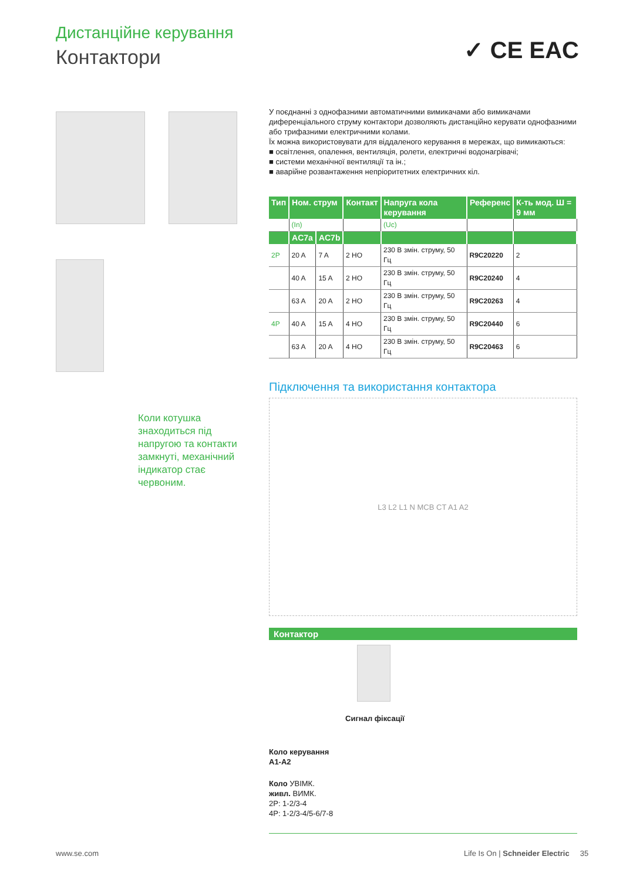Дистанційне керування
Контактори ✓ CE EAC
Коли котушка знаходиться під напругою та контакти замкнуті, механічний індикатор стає червоним.
У поєднанні з однофазними автоматичними вимикачами або вимикачами диференціального струму контактори дозволяють дистанційно керувати однофазними або трифазними електричними колами.
Їх можна використовувати для віддаленого керування в мережах, що вимикаються:
■ освітлення, опалення, вентиляція, ролети, електричні водонагрівачі;
■ системи механічної вентиляції та ін.;
■ аварійне розвантаження непріоритетних електричних кіл.
| Тип | Ном. струм | | Контакт | Напруга кола керування | Референс | К-ть мод. Ш = 9 мм |
| --- | --- | --- | --- | --- | --- | --- |
| | (In) | | | (Uc) | | |
| | AC7a | AC7b | | | | |
| 2P | 20 A | 7 A | 2 НО | 230 В змін. струму, 50 Гц | R9C20220 | 2 |
| | 40 A | 15 A | 2 НО | 230 В змін. струму, 50 Гц | R9C20240 | 4 |
| | 63 A | 20 A | 2 НО | 230 В змін. струму, 50 Гц | R9C20263 | 4 |
| 4P | 40 A | 15 A | 4 НО | 230 В змін. струму, 50 Гц | R9C20440 | 6 |
| | 63 A | 20 A | 4 НО | 230 В змін. струму, 50 Гц | R9C20463 | 6 |
Підключення та використання контактора
L3 L2 L1 N MCB CT A1 A2
Контактор
Сигнал фіксації
Коло керування
A1-A2
Коло УВІМК.
живл. ВИМК.
2P: 1-2/3-4
4P: 1-2/3-4/5-6/7-8
www.se.com
Life Is On | Schneider Electric 35